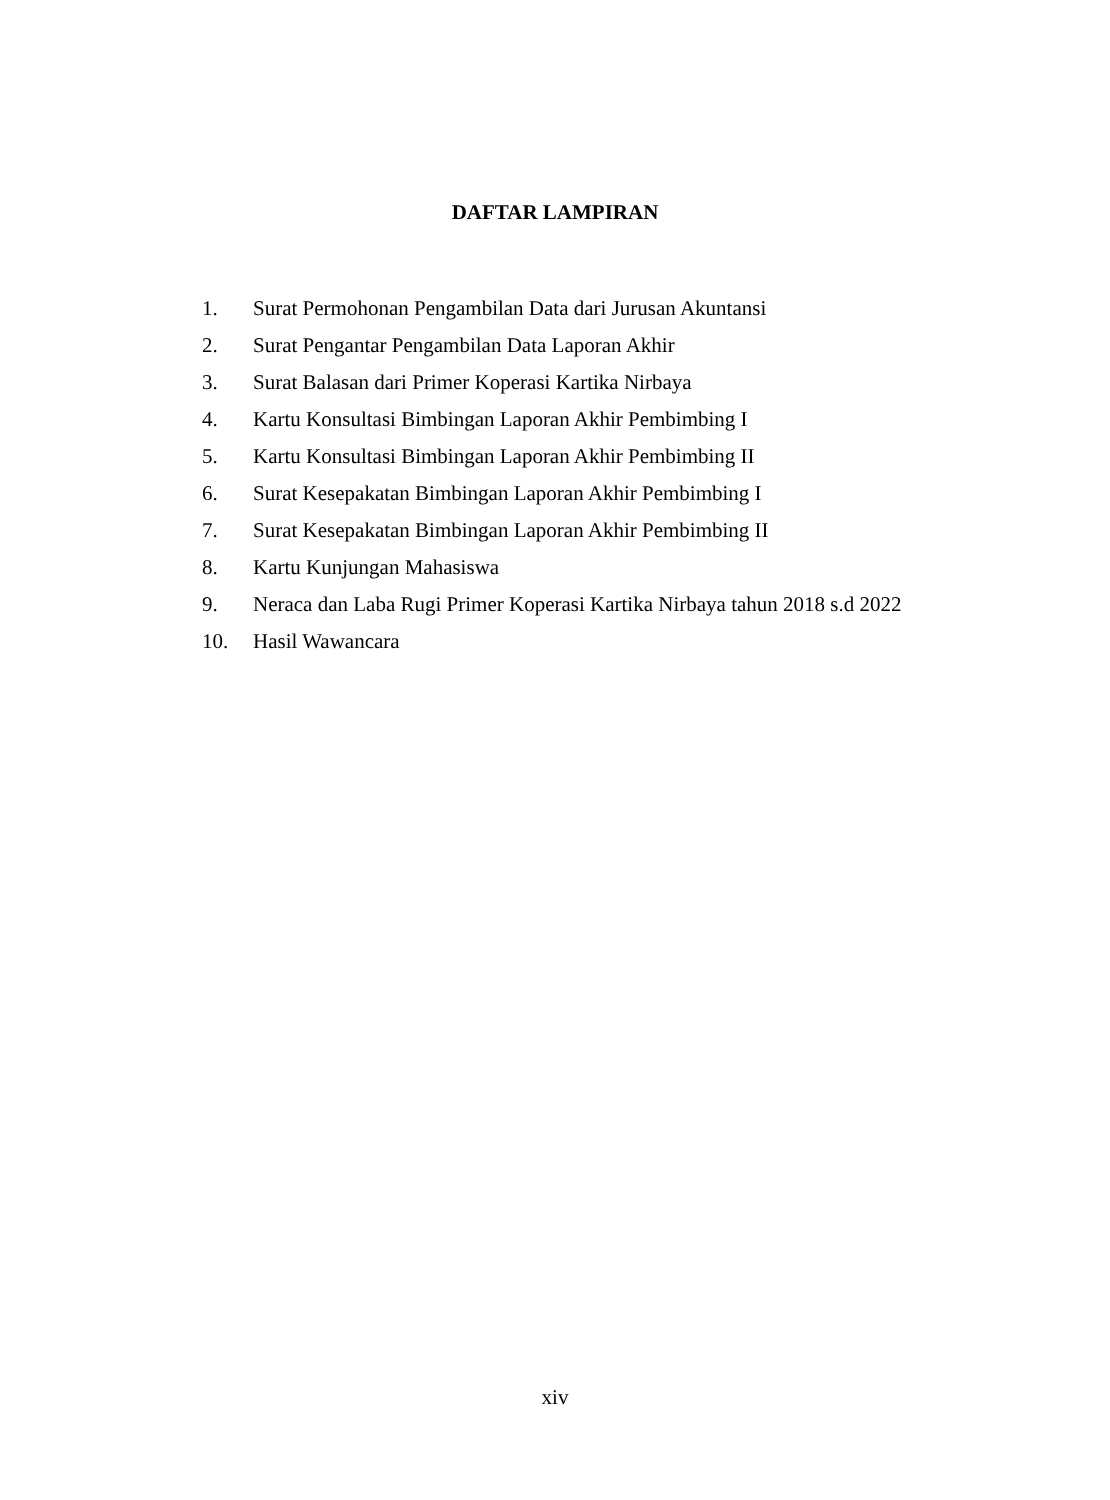DAFTAR LAMPIRAN
1. Surat Permohonan Pengambilan Data dari Jurusan Akuntansi
2. Surat Pengantar Pengambilan Data Laporan Akhir
3. Surat Balasan dari Primer Koperasi Kartika Nirbaya
4. Kartu Konsultasi Bimbingan Laporan Akhir Pembimbing I
5. Kartu Konsultasi Bimbingan Laporan Akhir Pembimbing II
6. Surat Kesepakatan Bimbingan Laporan Akhir Pembimbing I
7. Surat Kesepakatan Bimbingan Laporan Akhir Pembimbing II
8. Kartu Kunjungan Mahasiswa
9. Neraca dan Laba Rugi Primer Koperasi Kartika Nirbaya tahun 2018 s.d 2022
10. Hasil Wawancara
xiv